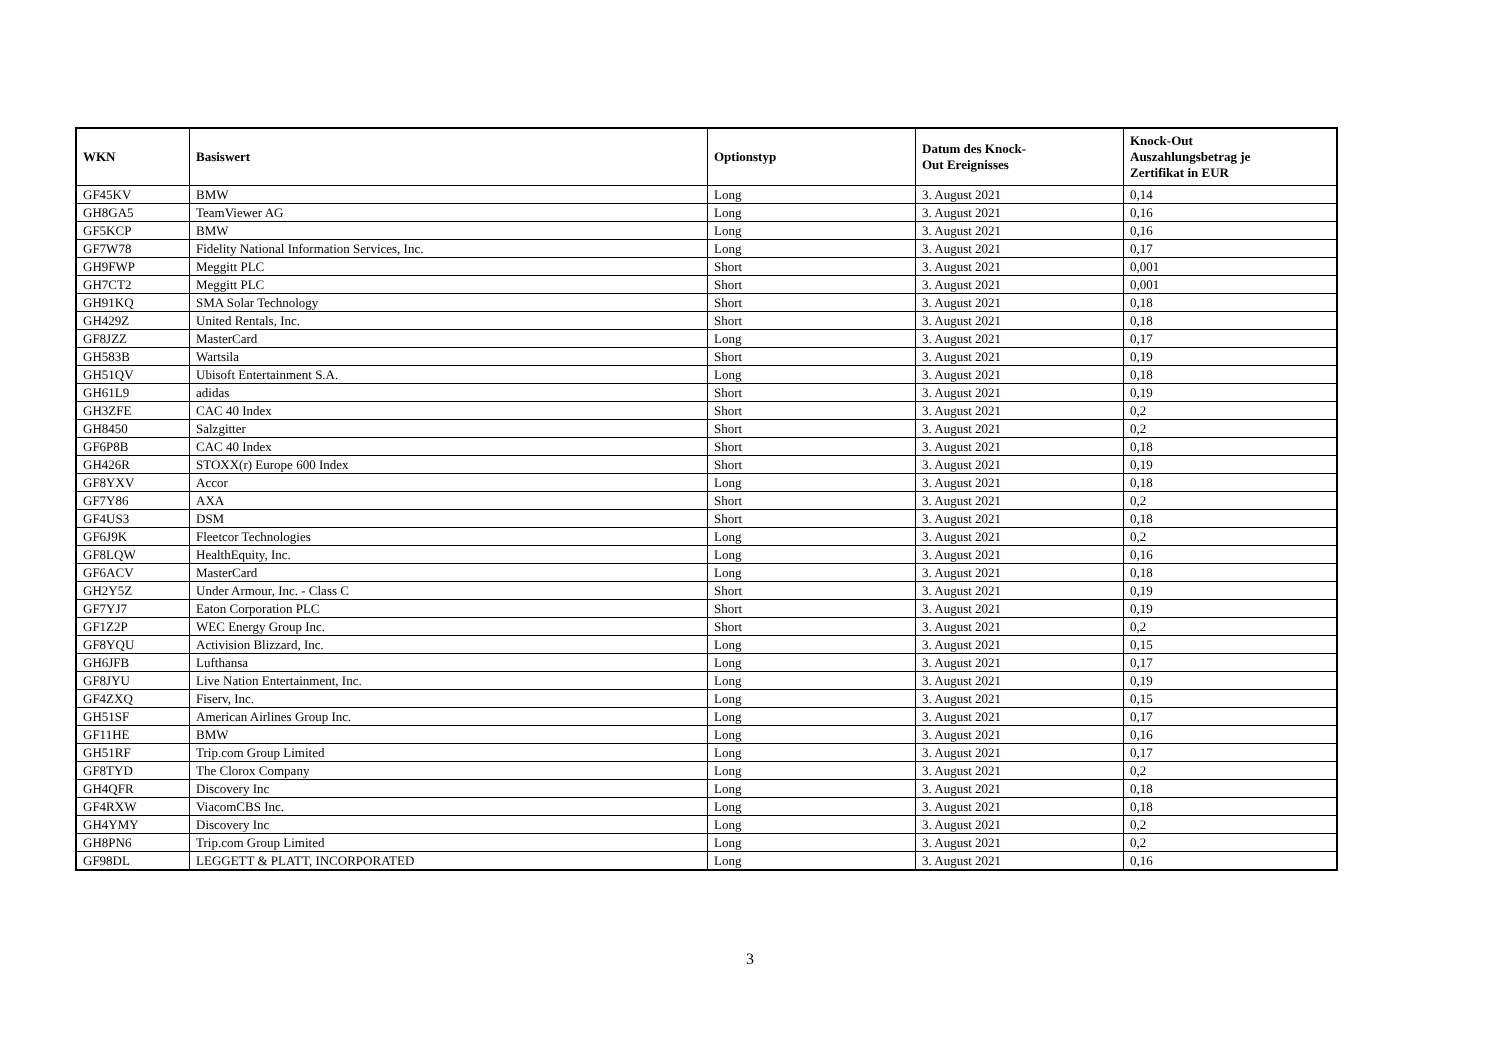| WKN | Basiswert | Optionstyp | Datum des Knock- Out Ereignisses | Knock-Out Auszahlungsbetrag je Zertifikat in EUR |
| --- | --- | --- | --- | --- |
| GF45KV | BMW | Long | 3. August 2021 | 0,14 |
| GH8GA5 | TeamViewer AG | Long | 3. August 2021 | 0,16 |
| GF5KCP | BMW | Long | 3. August 2021 | 0,16 |
| GF7W78 | Fidelity National Information Services, Inc. | Long | 3. August 2021 | 0,17 |
| GH9FWP | Meggitt PLC | Short | 3. August 2021 | 0,001 |
| GH7CT2 | Meggitt PLC | Short | 3. August 2021 | 0,001 |
| GH91KQ | SMA Solar Technology | Short | 3. August 2021 | 0,18 |
| GH429Z | United Rentals, Inc. | Short | 3. August 2021 | 0,18 |
| GF8JZZ | MasterCard | Long | 3. August 2021 | 0,17 |
| GH583B | Wartsila | Short | 3. August 2021 | 0,19 |
| GH51QV | Ubisoft Entertainment S.A. | Long | 3. August 2021 | 0,18 |
| GH61L9 | adidas | Short | 3. August 2021 | 0,19 |
| GH3ZFE | CAC 40 Index | Short | 3. August 2021 | 0,2 |
| GH8450 | Salzgitter | Short | 3. August 2021 | 0,2 |
| GF6P8B | CAC 40 Index | Short | 3. August 2021 | 0,18 |
| GH426R | STOXX(r) Europe 600 Index | Short | 3. August 2021 | 0,19 |
| GF8YXV | Accor | Long | 3. August 2021 | 0,18 |
| GF7Y86 | AXA | Short | 3. August 2021 | 0,2 |
| GF4US3 | DSM | Short | 3. August 2021 | 0,18 |
| GF6J9K | Fleetcor Technologies | Long | 3. August 2021 | 0,2 |
| GF8LQW | HealthEquity, Inc. | Long | 3. August 2021 | 0,16 |
| GF6ACV | MasterCard | Long | 3. August 2021 | 0,18 |
| GH2Y5Z | Under Armour, Inc. - Class C | Short | 3. August 2021 | 0,19 |
| GF7YJ7 | Eaton Corporation PLC | Short | 3. August 2021 | 0,19 |
| GF1Z2P | WEC Energy Group Inc. | Short | 3. August 2021 | 0,2 |
| GF8YQU | Activision Blizzard, Inc. | Long | 3. August 2021 | 0,15 |
| GH6JFB | Lufthansa | Long | 3. August 2021 | 0,17 |
| GF8JYU | Live Nation Entertainment, Inc. | Long | 3. August 2021 | 0,19 |
| GF4ZXQ | Fiserv, Inc. | Long | 3. August 2021 | 0,15 |
| GH51SF | American Airlines Group Inc. | Long | 3. August 2021 | 0,17 |
| GF11HE | BMW | Long | 3. August 2021 | 0,16 |
| GH51RF | Trip.com Group Limited | Long | 3. August 2021 | 0,17 |
| GF8TYD | The Clorox Company | Long | 3. August 2021 | 0,2 |
| GH4QFR | Discovery Inc | Long | 3. August 2021 | 0,18 |
| GF4RXW | ViacomCBS Inc. | Long | 3. August 2021 | 0,18 |
| GH4YMY | Discovery Inc | Long | 3. August 2021 | 0,2 |
| GH8PN6 | Trip.com Group Limited | Long | 3. August 2021 | 0,2 |
| GF98DL | LEGGETT & PLATT, INCORPORATED | Long | 3. August 2021 | 0,16 |
3